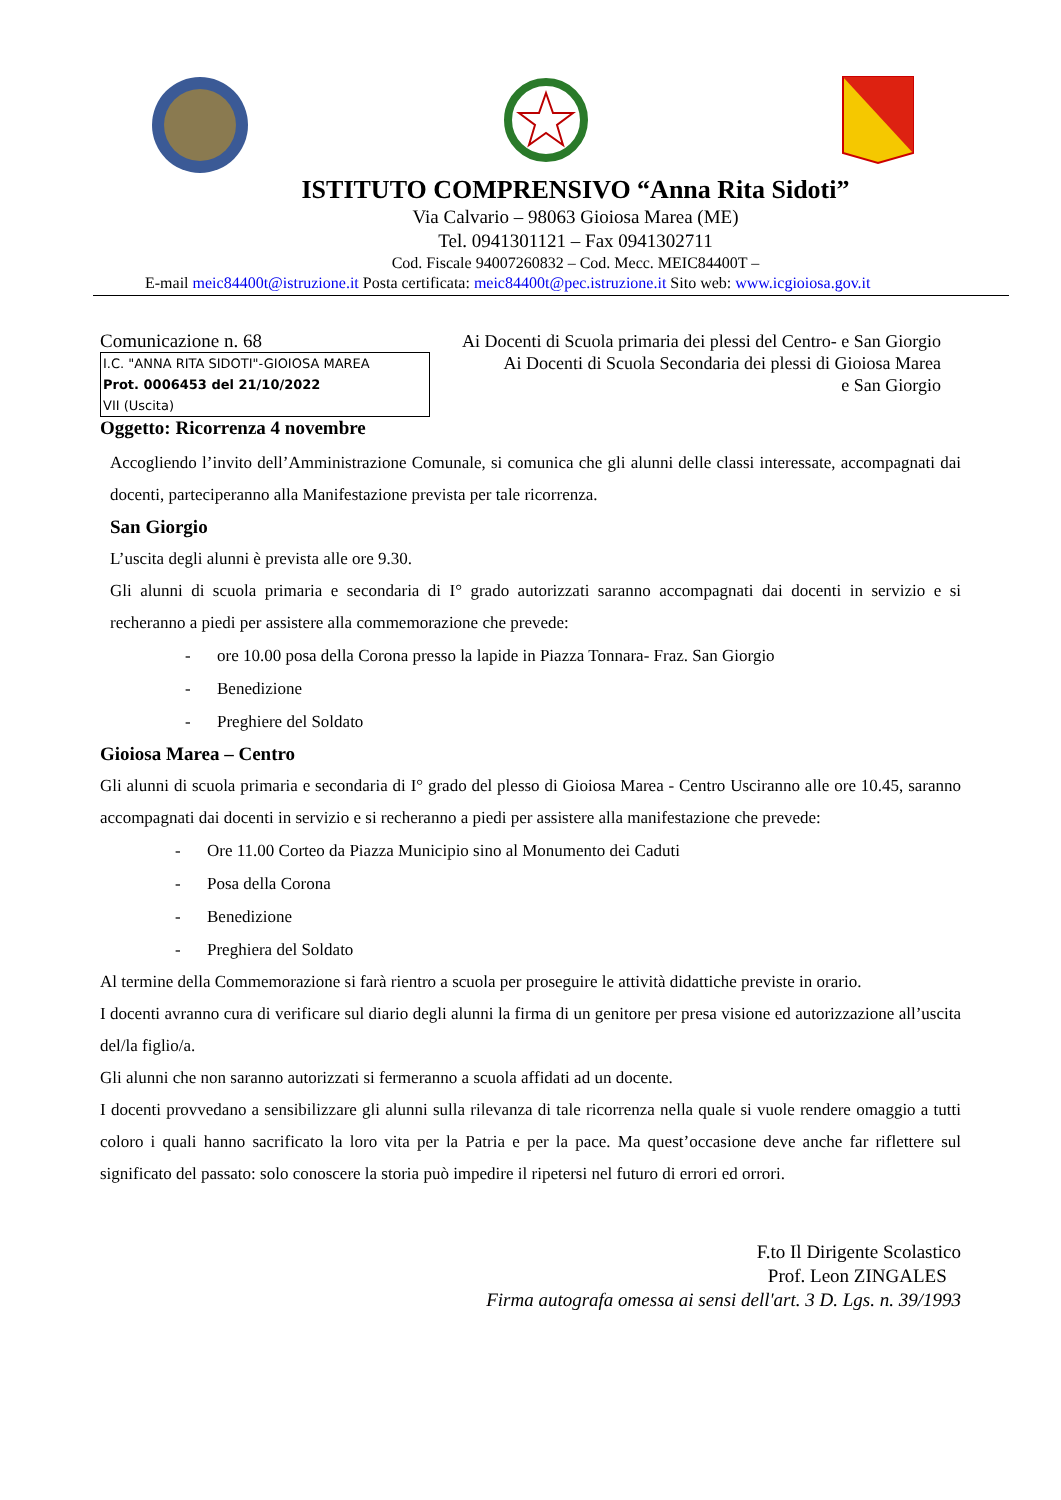ISTITUTO COMPRENSIVO “Anna Rita Sidoti”
Via Calvario – 98063 Gioiosa Marea (ME)
Tel. 0941301121 – Fax 0941302711
Cod. Fiscale 94007260832 – Cod. Mecc. MEIC84400T –
E-mail meic84400t@istruzione.it Posta certificata: meic84400t@pec.istruzione.it Sito web: www.icgioiosa.gov.it
Comunicazione n. 68
I.C. "ANNA RITA SIDOTI"-GIOIOSA MAREA
Prot. 0006453 del 21/10/2022
VII (Uscita)
Ai Docenti di Scuola primaria dei plessi del Centro- e San Giorgio
Ai Docenti di Scuola Secondaria dei plessi di Gioiosa Marea
e San Giorgio
Oggetto: Ricorrenza 4 novembre
Accogliendo l’invito dell’Amministrazione Comunale, si comunica che gli alunni delle classi interessate, accompagnati dai docenti, parteciperanno alla Manifestazione prevista per tale ricorrenza.
San Giorgio
L’uscita degli alunni è prevista alle ore 9.30.
Gli alunni di scuola primaria e secondaria di I° grado autorizzati saranno accompagnati dai docenti in servizio e si recheranno a piedi per assistere alla commemorazione che prevede:
- ore 10.00 posa della Corona presso la lapide in Piazza Tonnara- Fraz. San Giorgio
- Benedizione
- Preghiere del Soldato
Gioiosa Marea – Centro
Gli alunni di scuola primaria e secondaria di I° grado del plesso di Gioiosa Marea - Centro Usciranno alle ore 10.45, saranno accompagnati dai docenti in servizio e si recheranno a piedi per assistere alla manifestazione che prevede:
- Ore 11.00 Corteo da Piazza Municipio sino al Monumento dei Caduti
- Posa della Corona
- Benedizione
- Preghiera del Soldato
Al termine della Commemorazione si farà rientro a scuola per proseguire le attività didattiche previste in orario.
I docenti avranno cura di verificare sul diario degli alunni la firma di un genitore per presa visione ed autorizzazione all’uscita del/la figlio/a.
Gli alunni che non saranno autorizzati si fermeranno a scuola affidati ad un docente.
I docenti provvedano a sensibilizzare gli alunni sulla rilevanza di tale ricorrenza nella quale si vuole rendere omaggio a tutti coloro i quali hanno sacrificato la loro vita per la Patria e per la pace. Ma quest’occasione deve anche far riflettere sul significato del passato: solo conoscere la storia può impedire il ripetersi nel futuro di errori ed orrori.
F.to Il Dirigente Scolastico
Prof. Leon ZINGALES
Firma autografa omessa ai sensi dell'art. 3 D. Lgs. n. 39/1993